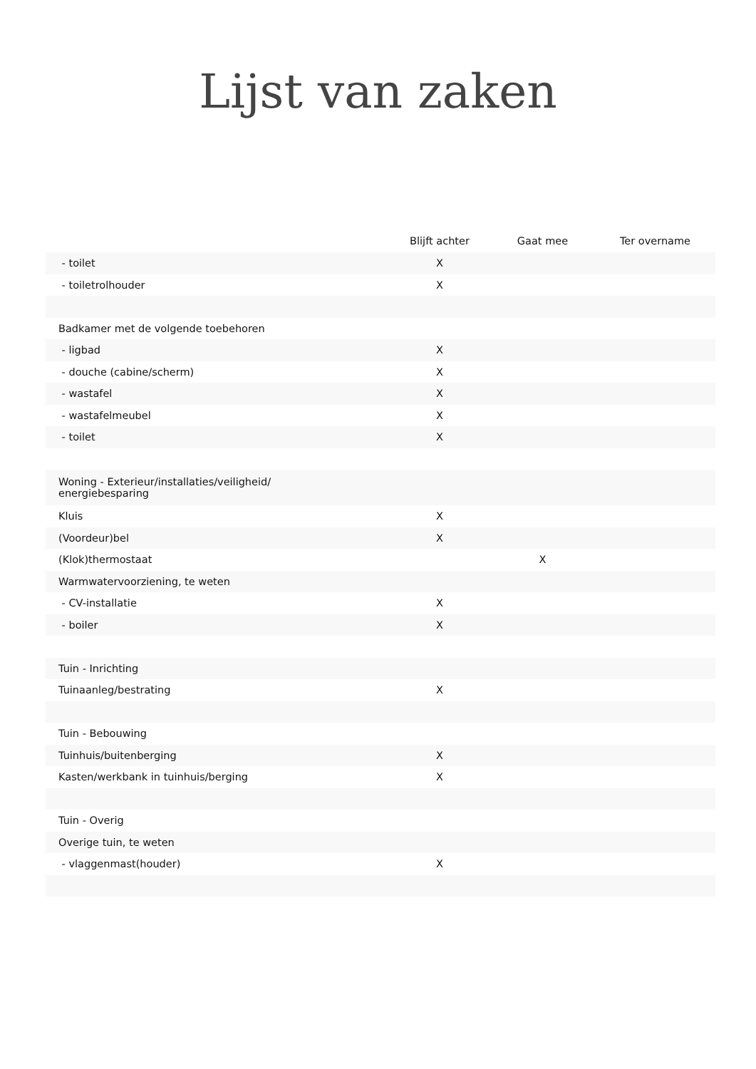Lijst van zaken
| | Blijft achter | Gaat mee | Ter overname |
| --- | --- | --- | --- |
| - toilet | X | | |
| - toiletrolhouder | X | | |
| Badkamer met de volgende toebehoren | | | |
| - ligbad | X | | |
| - douche (cabine/scherm) | X | | |
| - wastafel | X | | |
| - wastafelmeubel | X | | |
| - toilet | X | | |
| Woning - Exterieur/installaties/veiligheid/ energiebesparing | | | |
| Kluis | X | | |
| (Voordeur)bel | X | | |
| (Klok)thermostaat | | X | |
| Warmwatervoorziening, te weten | | | |
| - CV-installatie | X | | |
| - boiler | X | | |
| Tuin - Inrichting | | | |
| Tuinaanleg/bestrating | X | | |
| Tuin - Bebouwing | | | |
| Tuinhuis/buitenberging | X | | |
| Kasten/werkbank in tuinhuis/berging | X | | |
| Tuin - Overig | | | |
| Overige tuin, te weten | | | |
| - vlaggenmast(houder) | X | | |